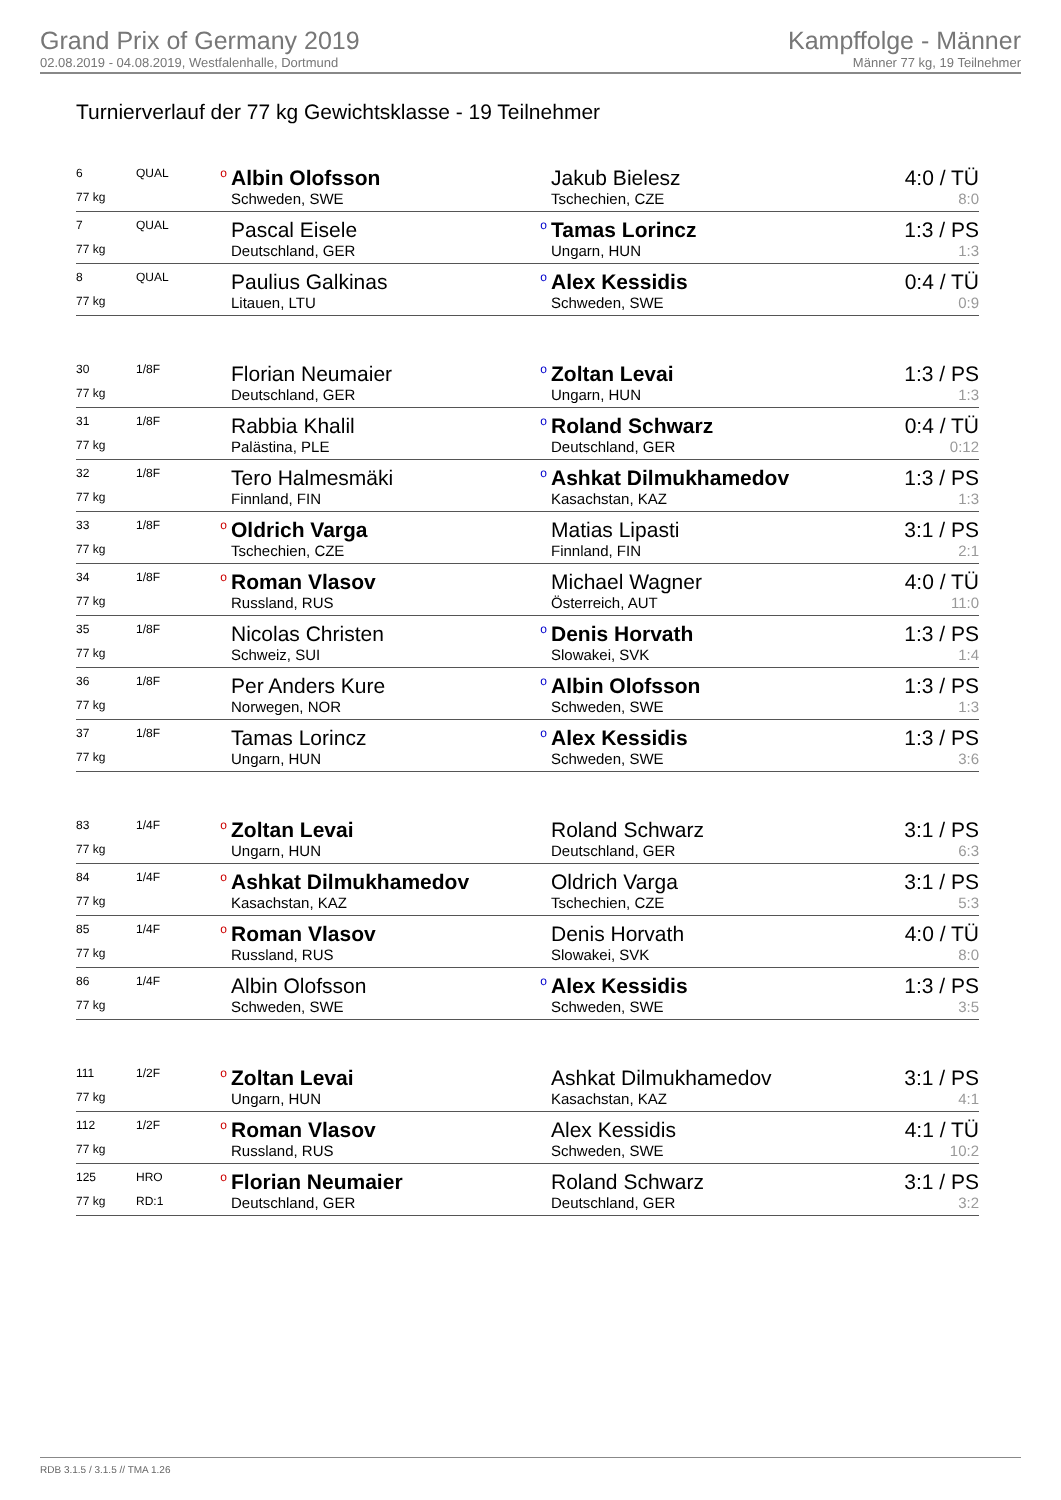Grand Prix of Germany 2019
02.08.2019 - 04.08.2019, Westfalenhalle, Dortmund
Kampffolge - Männer
Männer 77 kg, 19 Teilnehmer
Turnierverlauf der 77 kg Gewichtsklasse - 19 Teilnehmer
| 6 | QUAL | o | Albin Olofsson | | Jakub Bielesz | 4:0 / TÜ |
| 77 kg | | | Schweden, SWE | | Tschechien, CZE | 8:0 |
| 7 | QUAL | | Pascal Eisele | o | Tamas Lorincz | 1:3 / PS |
| 77 kg | | | Deutschland, GER | | Ungarn, HUN | 1:3 |
| 8 | QUAL | | Paulius Galkinas | o | Alex Kessidis | 0:4 / TÜ |
| 77 kg | | | Litauen, LTU | | Schweden, SWE | 0:9 |
| 30 | 1/8F | | Florian Neumaier | o | Zoltan Levai | 1:3 / PS |
| 77 kg | | | Deutschland, GER | | Ungarn, HUN | 1:3 |
| 31 | 1/8F | | Rabbia Khalil | o | Roland Schwarz | 0:4 / TÜ |
| 77 kg | | | Palästina, PLE | | Deutschland, GER | 0:12 |
| 32 | 1/8F | | Tero Halmesmäki | o | Ashkat Dilmukhamedov | 1:3 / PS |
| 77 kg | | | Finnland, FIN | | Kasachstan, KAZ | 1:3 |
| 33 | 1/8F | o | Oldrich Varga | | Matias Lipasti | 3:1 / PS |
| 77 kg | | | Tschechien, CZE | | Finnland, FIN | 2:1 |
| 34 | 1/8F | o | Roman Vlasov | | Michael Wagner | 4:0 / TÜ |
| 77 kg | | | Russland, RUS | | Österreich, AUT | 11:0 |
| 35 | 1/8F | | Nicolas Christen | o | Denis Horvath | 1:3 / PS |
| 77 kg | | | Schweiz, SUI | | Slowakei, SVK | 1:4 |
| 36 | 1/8F | | Per Anders Kure | o | Albin Olofsson | 1:3 / PS |
| 77 kg | | | Norwegen, NOR | | Schweden, SWE | 1:3 |
| 37 | 1/8F | | Tamas Lorincz | o | Alex Kessidis | 1:3 / PS |
| 77 kg | | | Ungarn, HUN | | Schweden, SWE | 3:6 |
| 83 | 1/4F | o | Zoltan Levai | | Roland Schwarz | 3:1 / PS |
| 77 kg | | | Ungarn, HUN | | Deutschland, GER | 6:3 |
| 84 | 1/4F | o | Ashkat Dilmukhamedov | | Oldrich Varga | 3:1 / PS |
| 77 kg | | | Kasachstan, KAZ | | Tschechien, CZE | 5:3 |
| 85 | 1/4F | o | Roman Vlasov | | Denis Horvath | 4:0 / TÜ |
| 77 kg | | | Russland, RUS | | Slowakei, SVK | 8:0 |
| 86 | 1/4F | | Albin Olofsson | o | Alex Kessidis | 1:3 / PS |
| 77 kg | | | Schweden, SWE | | Schweden, SWE | 3:5 |
| 111 | 1/2F | o | Zoltan Levai | | Ashkat Dilmukhamedov | 3:1 / PS |
| 77 kg | | | Ungarn, HUN | | Kasachstan, KAZ | 4:1 |
| 112 | 1/2F | o | Roman Vlasov | | Alex Kessidis | 4:1 / TÜ |
| 77 kg | | | Russland, RUS | | Schweden, SWE | 10:2 |
| 125 | HRO | o | Florian Neumaier | | Roland Schwarz | 3:1 / PS |
| 77 kg | RD:1 | | Deutschland, GER | | Deutschland, GER | 3:2 |
RDB 3.1.5 / 3.1.5 // TMA 1.26